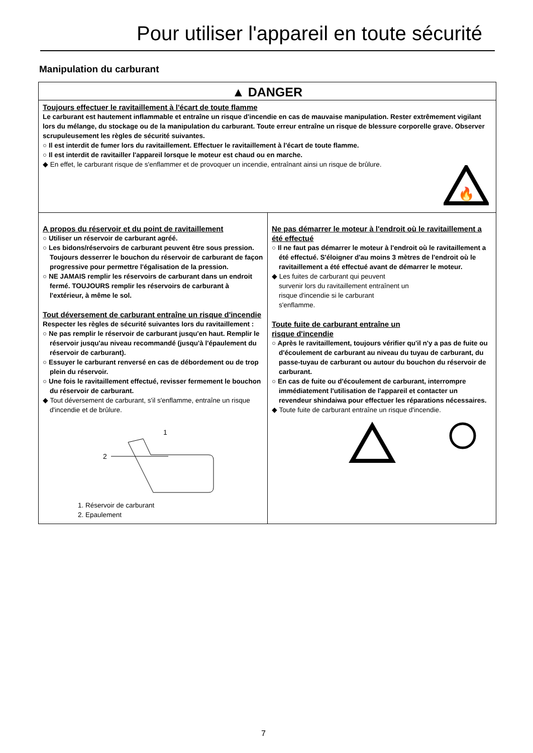Pour utiliser l'appareil en toute sécurité
Manipulation du carburant
▲ DANGER
Toujours effectuer le ravitaillement à l'écart de toute flamme
Le carburant est hautement inflammable et entraîne un risque d'incendie en cas de mauvaise manipulation. Rester extrêmement vigilant lors du mélange, du stockage ou de la manipulation du carburant. Toute erreur entraîne un risque de blessure corporelle grave. Observer scrupuleusement les règles de sécurité suivantes.
○ Il est interdit de fumer lors du ravitaillement. Effectuer le ravitaillement à l'écart de toute flamme.
○ Il est interdit de ravitailler l'appareil lorsque le moteur est chaud ou en marche.
◆ En effet, le carburant risque de s'enflammer et de provoquer un incendie, entraînant ainsi un risque de brûlure.
🔥
A propos du réservoir et du point de ravitaillement
○ Utiliser un réservoir de carburant agréé.
○ Les bidons/réservoirs de carburant peuvent être sous pression. Toujours desserrer le bouchon du réservoir de carburant de façon progressive pour permettre l'égalisation de la pression.
○ NE JAMAIS remplir les réservoirs de carburant dans un endroit fermé. TOUJOURS remplir les réservoirs de carburant à l'extérieur, à même le sol.
Tout déversement de carburant entraîne un risque d'incendie
Respecter les règles de sécurité suivantes lors du ravitaillement :
○ Ne pas remplir le réservoir de carburant jusqu'en haut. Remplir le réservoir jusqu'au niveau recommandé (jusqu'à l'épaulement du réservoir de carburant).
○ Essuyer le carburant renversé en cas de débordement ou de trop plein du réservoir.
○ Une fois le ravitaillement effectué, revisser fermement le bouchon du réservoir de carburant.
◆ Tout déversement de carburant, s'il s'enflamme, entraîne un risque d'incendie et de brûlure.
1
2
1. Réservoir de carburant
2. Epaulement
Ne pas démarrer le moteur à l'endroit où le ravitaillement a été effectué
○ Il ne faut pas démarrer le moteur à l'endroit où le ravitaillement a été effectué. S'éloigner d'au moins 3 mètres de l'endroit où le ravitaillement a été effectué avant de démarrer le moteur.
◆ Les fuites de carburant qui peuvent survenir lors du ravitaillement entraînent un risque d'incendie si le carburant s'enflamme.
Toute fuite de carburant entraîne un risque d'incendie
○ Après le ravitaillement, toujours vérifier qu'il n'y a pas de fuite ou d'écoulement de carburant au niveau du tuyau de carburant, du passe-tuyau de carburant ou autour du bouchon du réservoir de carburant.
○ En cas de fuite ou d'écoulement de carburant, interrompre immédiatement l'utilisation de l'appareil et contacter un revendeur shindaiwa pour effectuer les réparations nécessaires.
◆ Toute fuite de carburant entraîne un risque d'incendie.
7